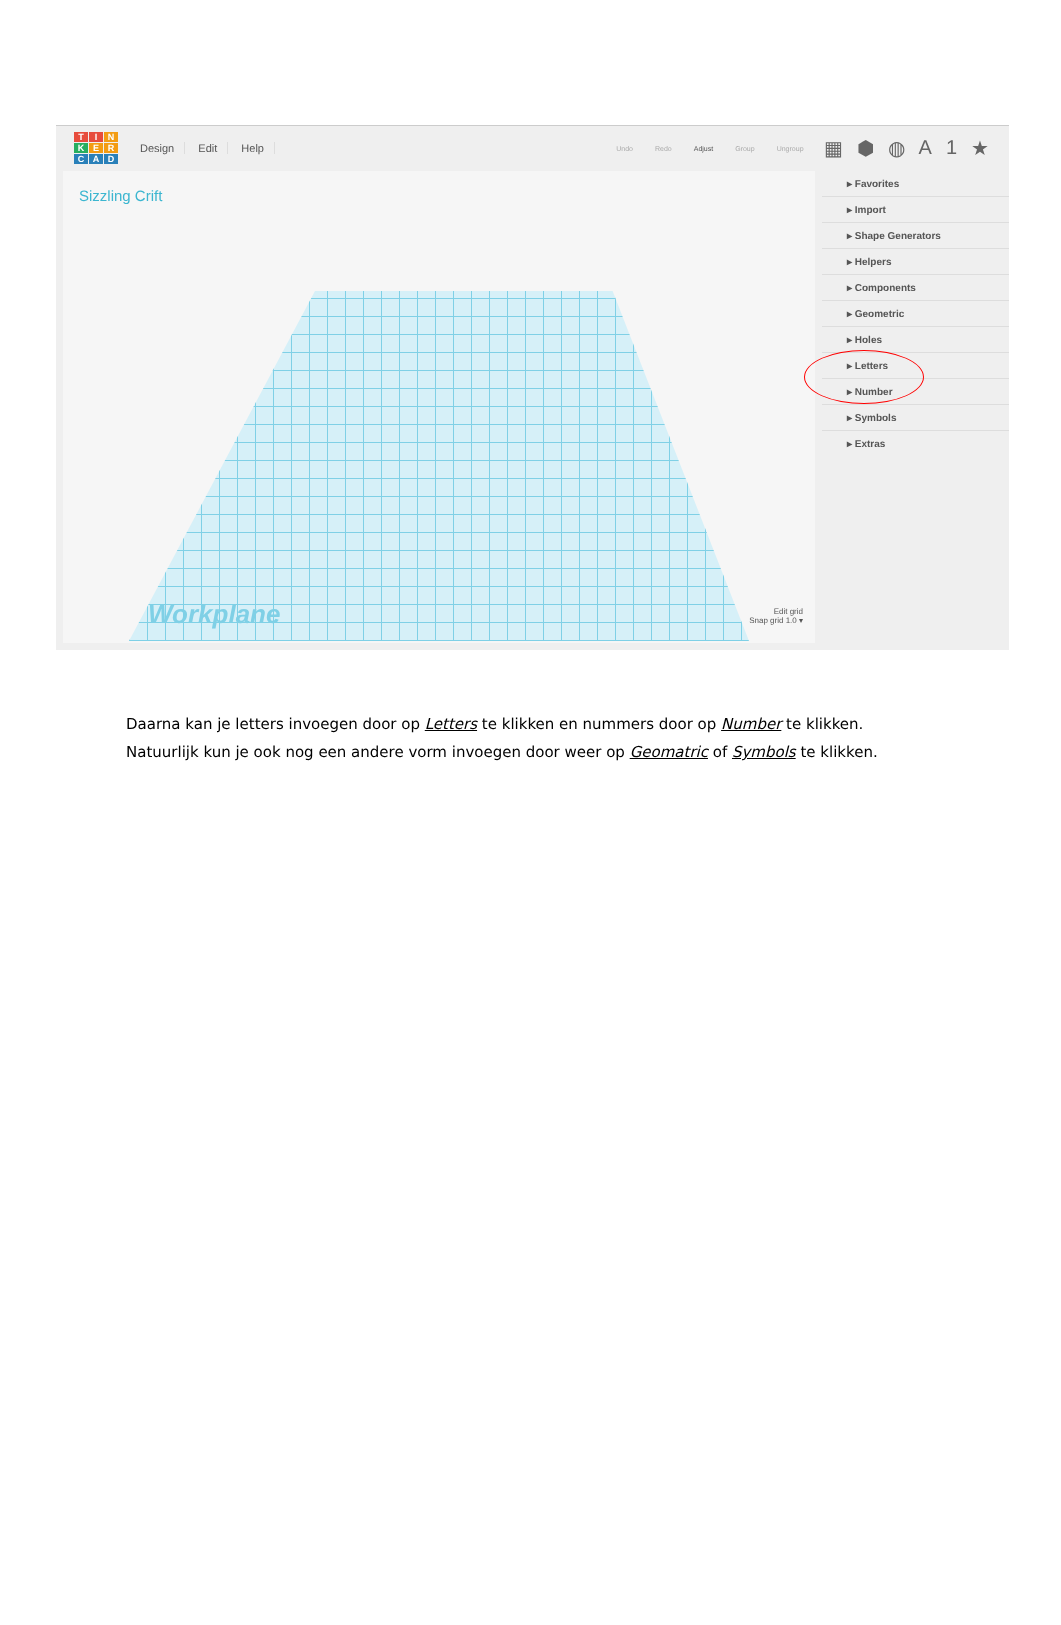TINKERCAD
Design Edit Help
Undo Redo Adjust Group Ungroup
▦ ⬢ ◍ A 1 ★
Sizzling Crift
Workplane
Edit grid
Snap grid 1.0 ▾
▸ Favorites
▸ Import
▸ Shape Generators
▸ Helpers
▸ Components
▸ Geometric
▸ Holes
▸ Letters
▸ Number
▸ Symbols
▸ Extras
Daarna kan je letters invoegen door op Letters te klikken en nummers door op Number te klikken.
Natuurlijk kun je ook nog een andere vorm invoegen door weer op Geomatric of Symbols te klikken.